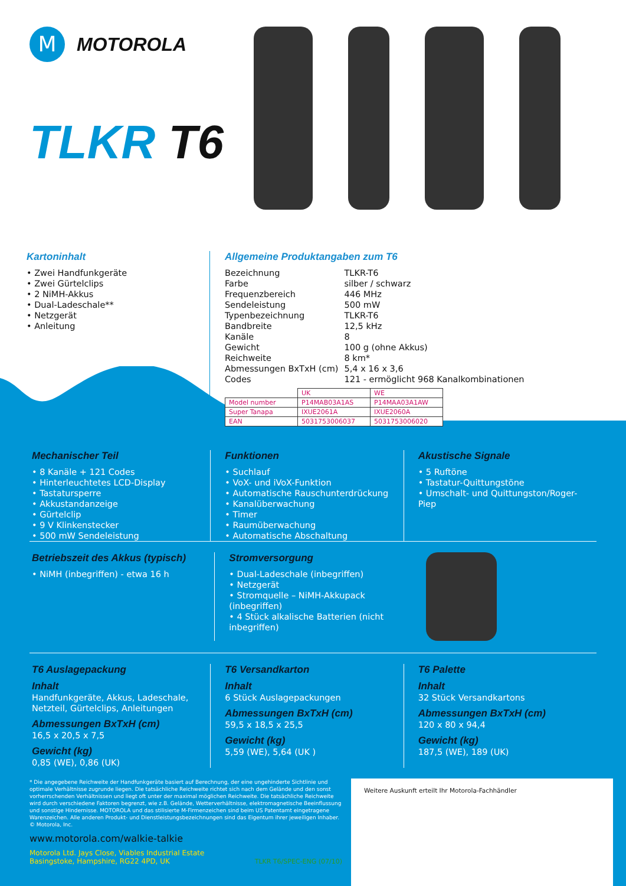M
MOTOROLA
TLKR T6
Kartoninhalt
• Zwei Handfunkgeräte
• Zwei Gürtelclips
• 2 NiMH-Akkus
• Dual-Ladeschale**
• Netzgerät
• Anleitung
Allgemeine Produktangaben zum T6
| Bezeichnung | TLKR-T6 |
| Farbe | silber / schwarz |
| Frequenzbereich | 446 MHz |
| Sendeleistung | 500 mW |
| Typenbezeichnung | TLKR-T6 |
| Bandbreite | 12,5 kHz |
| Kanäle | 8 |
| Gewicht | 100 g (ohne Akkus) |
| Reichweite | 8 km* |
| Abmessungen BxTxH (cm) | 5,4 x 16 x 3,6 |
| Codes | 121 - ermöglicht 968 Kanalkombinationen |
| | UK | WE |
| Model number | P14MAB03A1AS | P14MAA03A1AW |
| Super Tanapa | IXUE2061A | IXUE2060A |
| EAN | 5031753006037 | 5031753006020 |
Mechanischer Teil
• 8 Kanäle + 121 Codes
• Hinterleuchtetes LCD-Display
• Tastatursperre
• Akkustandanzeige
• Gürtelclip
• 9 V Klinkenstecker
• 500 mW Sendeleistung
Funktionen
• Suchlauf
• VoX- und iVoX-Funktion
• Automatische Rauschunterdrückung
• Kanalüberwachung
• Timer
• Raumüberwachung
• Automatische Abschaltung
Akustische Signale
• 5 Ruftöne
• Tastatur-Quittungstöne
• Umschalt- und Quittungston/Roger-Piep
Betriebszeit des Akkus (typisch)
• NiMH (inbegriffen) - etwa 16 h
Stromversorgung
• Dual-Ladeschale (inbegriffen)
• Netzgerät
• Stromquelle – NiMH-Akkupack (inbegriffen)
• 4 Stück alkalische Batterien (nicht inbegriffen)
T6 Auslagepackung
Inhalt
Handfunkgeräte, Akkus, Ladeschale, Netzteil, Gürtelclips, Anleitungen
Abmessungen BxTxH (cm)
16,5 x 20,5 x 7,5
Gewicht (kg)
0,85 (WE), 0,86 (UK)
T6 Versandkarton
Inhalt
6 Stück Auslagepackungen
Abmessungen BxTxH (cm)
59,5 x 18,5 x 25,5
Gewicht (kg)
5,59 (WE), 5,64 (UK )
T6 Palette
Inhalt
32 Stück Versandkartons
Abmessungen BxTxH (cm)
120 x 80 x 94,4
Gewicht (kg)
187,5 (WE), 189 (UK)
* Die angegebene Reichweite der Handfunkgeräte basiert auf Berechnung, der eine ungehinderte Sichtlinie und optimale Verhältnisse zugrunde liegen. Die tatsächliche Reichweite richtet sich nach dem Gelände und den sonst vorherrschenden Verhältnissen und liegt oft unter der maximal möglichen Reichweite. Die tatsächliche Reichweite wird durch verschiedene Faktoren begrenzt, wie z.B. Gelände, Wetterverhältnisse, elektromagnetische Beeinflussung und sonstige Hindernisse. MOTOROLA und das stilisierte M-Firmenzeichen sind beim US Patentamt eingetragene Warenzeichen. Alle anderen Produkt- und Dienstleistungsbezeichnungen sind das Eigentum ihrer jeweiligen Inhaber. © Motorola, Inc.
www.motorola.com/walkie-talkie
Motorola Ltd. Jays Close, Viables Industrial Estate
Basingstoke, Hampshire, RG22 4PD, UK TLKR T6/SPEC-ENG (07/10)
Weitere Auskunft erteilt Ihr Motorola-Fachhändler